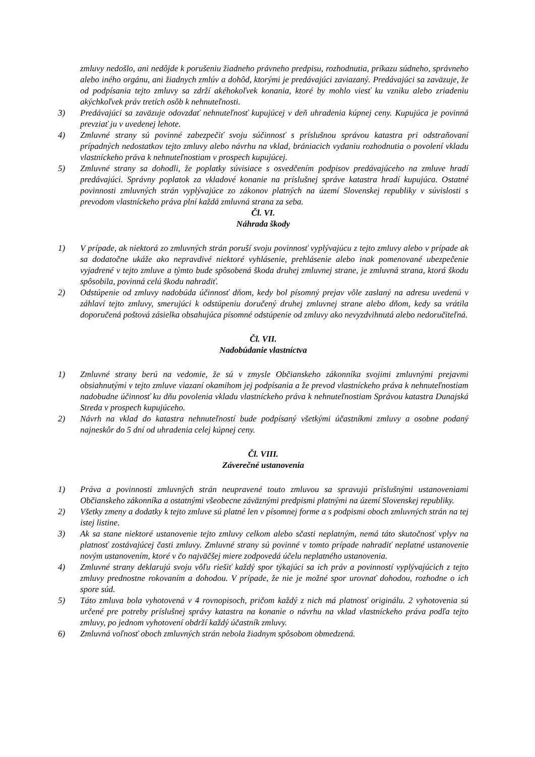zmluvy nedošlo, ani nedôjde k porušeniu žiadneho právneho predpisu, rozhodnutia, príkazu súdneho, správneho alebo iného orgánu, ani žiadnych zmlúv a dohôd, ktorými je predávajúci zaviazaný. Predávajúci sa zaväzuje, že od podpísania tejto zmluvy sa zdrží akéhokoľvek konania, ktoré by mohlo viesť ku vzniku alebo zriadeniu akýchkoľvek práv tretích osôb k nehnuteľnosti.
3) Predávajúci sa zaväzuje odovzdať nehnuteľnosť kupujúcej v deň uhradenia kúpnej ceny. Kupujúca je povinná prevziať ju v uvedenej lehote.
4) Zmluvné strany sú povinné zabezpečiť svoju súčinnosť s príslušnou správou katastra pri odstraňovaní prípadných nedostatkov tejto zmluvy alebo návrhu na vklad, brániacich vydaniu rozhodnutia o povolení vkladu vlastníckeho práva k nehnuteľnostiam v prospech kupujúcej.
5) Zmluvné strany sa dohodli, že poplatky súvisiace s osvedčením podpisov predávajúceho na zmluve hradí predávajúci. Správny poplatok za vkladové konanie na príslušnej správe katastra hradí kupujúca. Ostatné povinnosti zmluvných strán vyplývajúce zo zákonov platných na území Slovenskej republiky v súvislosti s prevodom vlastníckeho práva plní každá zmluvná strana za seba.
Čl. VI.
Náhrada škody
1) V prípade, ak niektorá zo zmluvných strán poruší svoju povinnosť vyplývajúcu z tejto zmluvy alebo v prípade ak sa dodatočne ukáže ako nepravdivé niektoré vyhlásenie, prehlásenie alebo inak pomenované ubezpečenie vyjadrené v tejto zmluve a týmto bude spôsobená škoda druhej zmluvnej strane, je zmluvná strana, ktorá škodu spôsobila, povinná celú škodu nahradiť.
2) Odstúpenie od zmluvy nadobúda účinnosť dňom, kedy bol písomný prejav vôle zaslaný na adresu uvedenú v záhlaví tejto zmluvy, smerujúci k odstúpeniu doručený druhej zmluvnej strane alebo dňom, kedy sa vrátila doporučená poštová zásielka obsahujúca písomné odstúpenie od zmluvy ako nevyzdvihnutá alebo nedoručiteľná.
Čl. VII.
Nadobúdanie vlastníctva
1) Zmluvné strany berú na vedomie, že sú v zmysle Občianskeho zákonníka svojimi zmluvnými prejavmi obsiahnutými v tejto zmluve viazaní okamihom jej podpísania a že prevod vlastníckeho práva k nehnuteľnostiam nadobudne účinnosť ku dňu povolenia vkladu vlastníckeho práva k nehnuteľnostiam Správou katastra Dunajská Streda v prospech kupujúceho.
2) Návrh na vklad do katastra nehnuteľností bude podpísaný všetkými účastníkmi zmluvy a osobne podaný najneskôr do 5 dní od uhradenia celej kúpnej ceny.
Čl. VIII.
Záverečné ustanovenia
1) Práva a povinnosti zmluvných strán neupravené touto zmluvou sa spravujú príslušnými ustanoveniami Občianskeho zákonníka a ostatnými všeobecne záväznými predpismi platnými na území Slovenskej republiky.
2) Všetky zmeny a dodatky k tejto zmluve sú platné len v písomnej forme a s podpismi oboch zmluvných strán na tej istej listine.
3) Ak sa stane niektoré ustanovenie tejto zmluvy celkom alebo sčasti neplatným, nemá táto skutočnosť vplyv na platnosť zostávajúcej časti zmluvy. Zmluvné strany sú povinné v tomto prípade nahradiť neplatné ustanovenie novým ustanovením, ktoré v čo najväčšej miere zodpovedá účelu neplatného ustanovenia.
4) Zmluvné strany deklarujú svoju vôľu riešiť každý spor týkajúci sa ich práv a povinností vyplývajúcich z tejto zmluvy prednostne rokovaním a dohodou. V prípade, že nie je možné spor urovnať dohodou, rozhodne o ich spore súd.
5) Táto zmluva bola vyhotovená v 4 rovnopisoch, pričom každý z nich má platnosť originálu. 2 vyhotovenia sú určené pre potreby príslušnej správy katastra na konanie o návrhu na vklad vlastníckeho práva podľa tejto zmluvy, po jednom vyhotovení obdrží každý účastník zmluvy.
6) Zmluvná voľnosť oboch zmluvných strán nebola žiadnym spôsobom obmedzená.